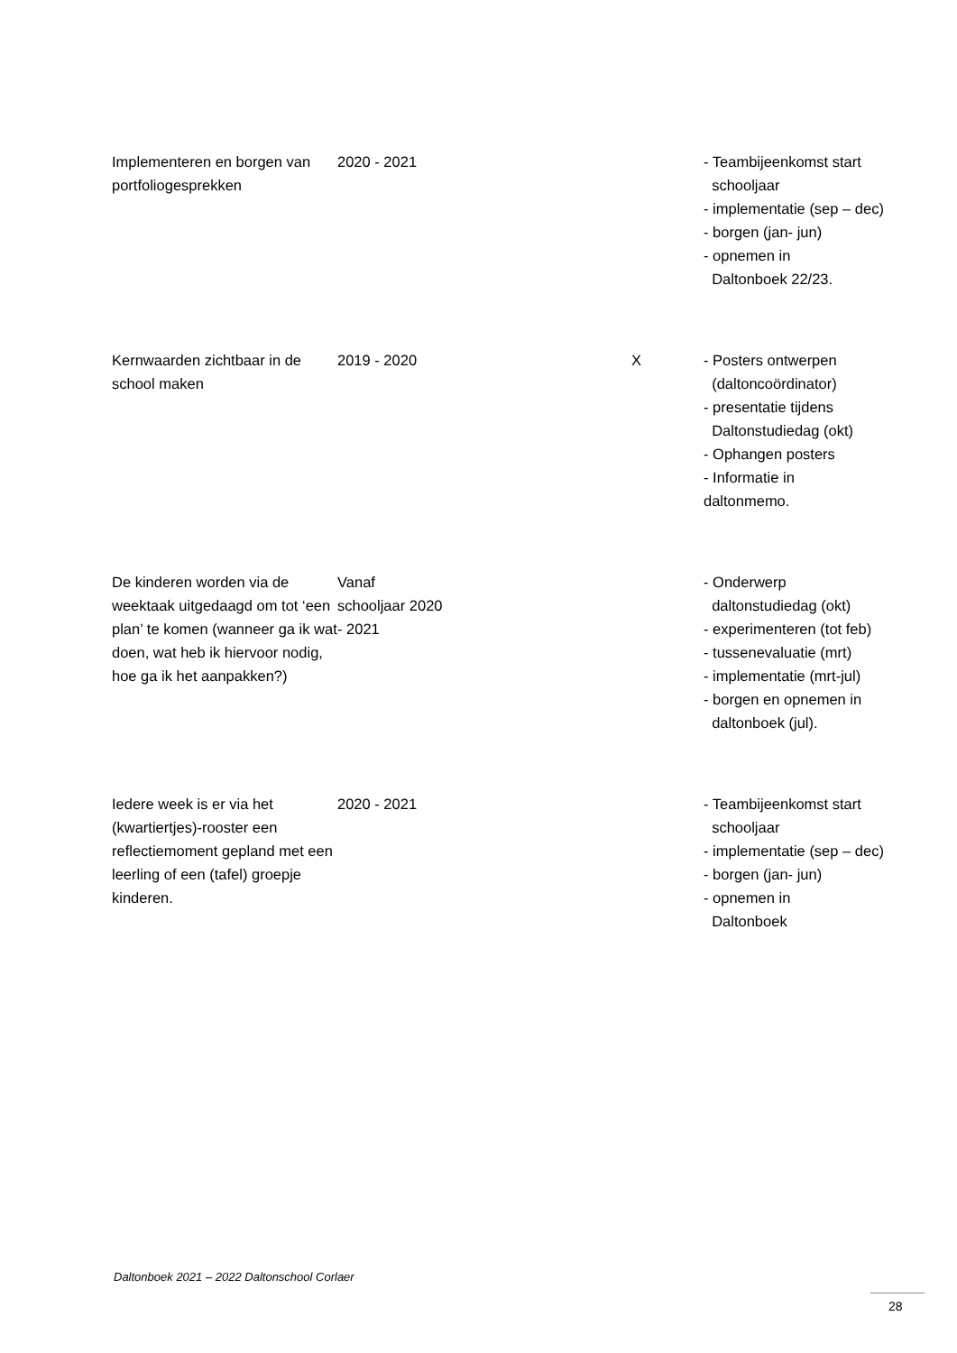| Implementeren en borgen van portfoliogesprekken | 2020 - 2021 | | - Teambijeenkomst start schooljaar - implementatie (sep – dec) - borgen (jan- jun) - opnemen in Daltonboek 22/23. |
| Kernwaarden zichtbaar in de school maken | 2019 - 2020 | X | - Posters ontwerpen (daltoncoördinator) - presentatie tijdens Daltonstudiedag (okt) - Ophangen posters - Informatie in daltonmemo. |
| De kinderen worden via de weektaak uitgedaagd om tot ‘een plan’ te komen (wanneer ga ik wat doen, wat heb ik hiervoor nodig, hoe ga ik het aanpakken?) | Vanaf schooljaar 2020 - 2021 | | - Onderwerp daltonstudiedag (okt) - experimenteren (tot feb) - tussenevaluatie (mrt) - implementatie (mrt-jul) - borgen en opnemen in daltonboek (jul). |
| Iedere week is er via het (kwartiertjes)-rooster een reflectiemoment gepland met een leerling of een (tafel) groepje kinderen. | 2020 - 2021 | | - Teambijeenkomst start schooljaar - implementatie (sep – dec) - borgen (jan- jun) - opnemen in Daltonboek |
Daltonboek 2021 – 2022 Daltonschool Corlaer
28